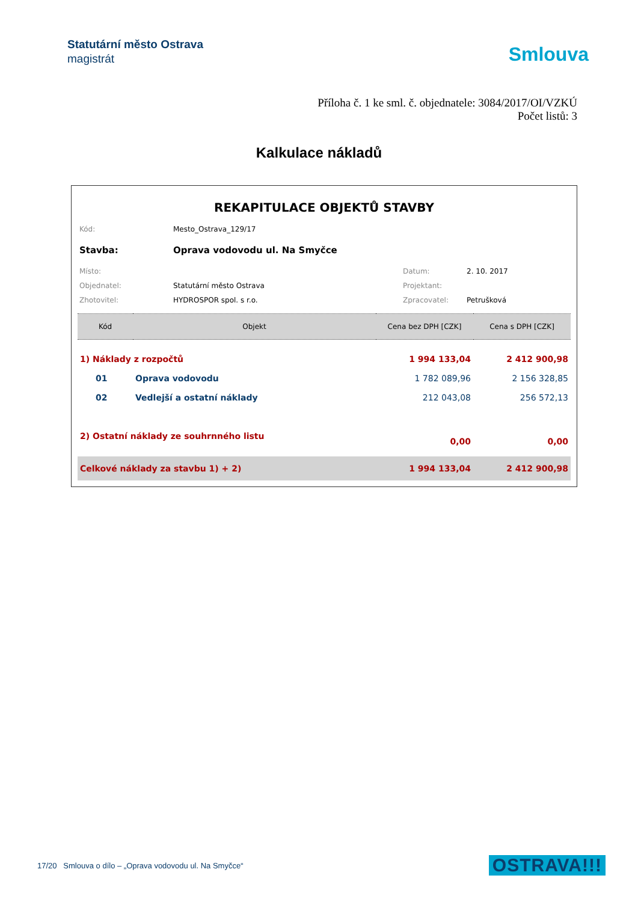Statutární město Ostrava
magistrát
Smlouva
Příloha č. 1 ke sml. č. objednatele: 3084/2017/OI/VZKÚ
Počet listů: 3
Kalkulace nákladů
REKAPITULACE OBJEKTŮ STAVBY
| Kód: | Mesto_Ostrava_129/17 | | |
| Stavba: | Oprava vodovodu ul. Na Smyčce | | |
| Místo: | | Datum: | 2. 10. 2017 |
| Objednatel: | Statutární město Ostrava | Projektant: | |
| Zhotovitel: | HYDROSPOR spol. s r.o. | Zpracovatel: | Petrušková |
| Kód | Objekt | Cena bez DPH [CZK] | Cena s DPH [CZK] |
| --- | --- | --- | --- |
| 1) Náklady z rozpočtů | | 1 994 133,04 | 2 412 900,98 |
| 01 | Oprava vodovodu | 1 782 089,96 | 2 156 328,85 |
| 02 | Vedlejší a ostatní náklady | 212 043,08 | 256 572,13 |
| 2) Ostatní náklady ze souhrnného listu | | 0,00 | 0,00 |
| Celkové náklady za stavbu 1) + 2) | | 1 994 133,04 | 2 412 900,98 |
17/20 Smlouva o dílo – „Oprava vodovodu ul. Na Smyčce“OSTRAVA!!!